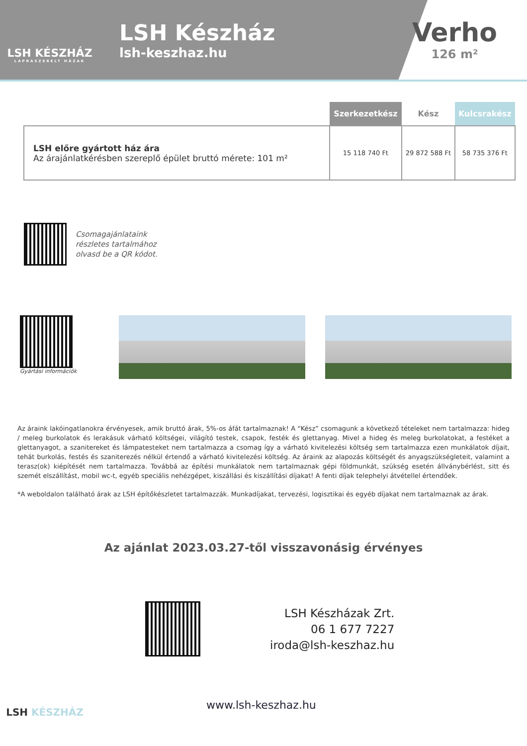LSH KÉSZHÁZ
LAPRASZERELT HÁZAK
LSH Készház
lsh-keszhaz.hu
Verho
126 m²
| | Szerkezetkész | Kész | Kulcsrakész |
| --- | --- | --- | --- |
| LSH előre gyártott ház ára Az árajánlatkérésben szereplő épület bruttó mérete: 101 m² | 15 118 740 Ft | 29 872 588 Ft | 58 735 376 Ft |
Csomagajánlataink
részletes tartalmához
olvasd be a QR kódot.
Gyártási információk
Az áraink lakóingatlanokra érvényesek, amik bruttó árak, 5%-os áfát tartalmaznak! A “Kész” csomagunk a következő tételeket nem tartalmazza: hideg / meleg burkolatok és lerakásuk várható költségei, világító testek, csapok, festék és glettanyag. Mivel a hideg és meleg burkolatokat, a festéket a glettanyagot, a szanitereket és lámpatesteket nem tartalmazza a csomag így a várható kivitelezési költség sem tartalmazza ezen munkálatok díjait, tehát burkolás, festés és szaniterezés nélkül értendő a várható kivitelezési költség. Az áraink az alapozás költségét és anyagszükségleteit, valamint a terasz(ok) kiépítését nem tartalmazza. Továbbá az építési munkálatok nem tartalmaznak gépi földmunkát, szükség esetén állványbérlést, sitt és szemét elszállítást, mobil wc-t, egyéb speciális nehézgépet, kiszállási és kiszállítási díjakat! A fenti díjak telephelyi átvétellel értendőek.
*A weboldalon található árak az LSH építőkészletet tartalmazzák. Munkadíjakat, tervezési, logisztikai és egyéb díjakat nem tartalmaznak az árak.
Az ajánlat 2023.03.27-től visszavonásig érvényes
LSH Készházak Zrt.
06 1 677 7227
iroda@lsh-keszhaz.hu
LSH KÉSZHÁZ
www.lsh-keszhaz.hu